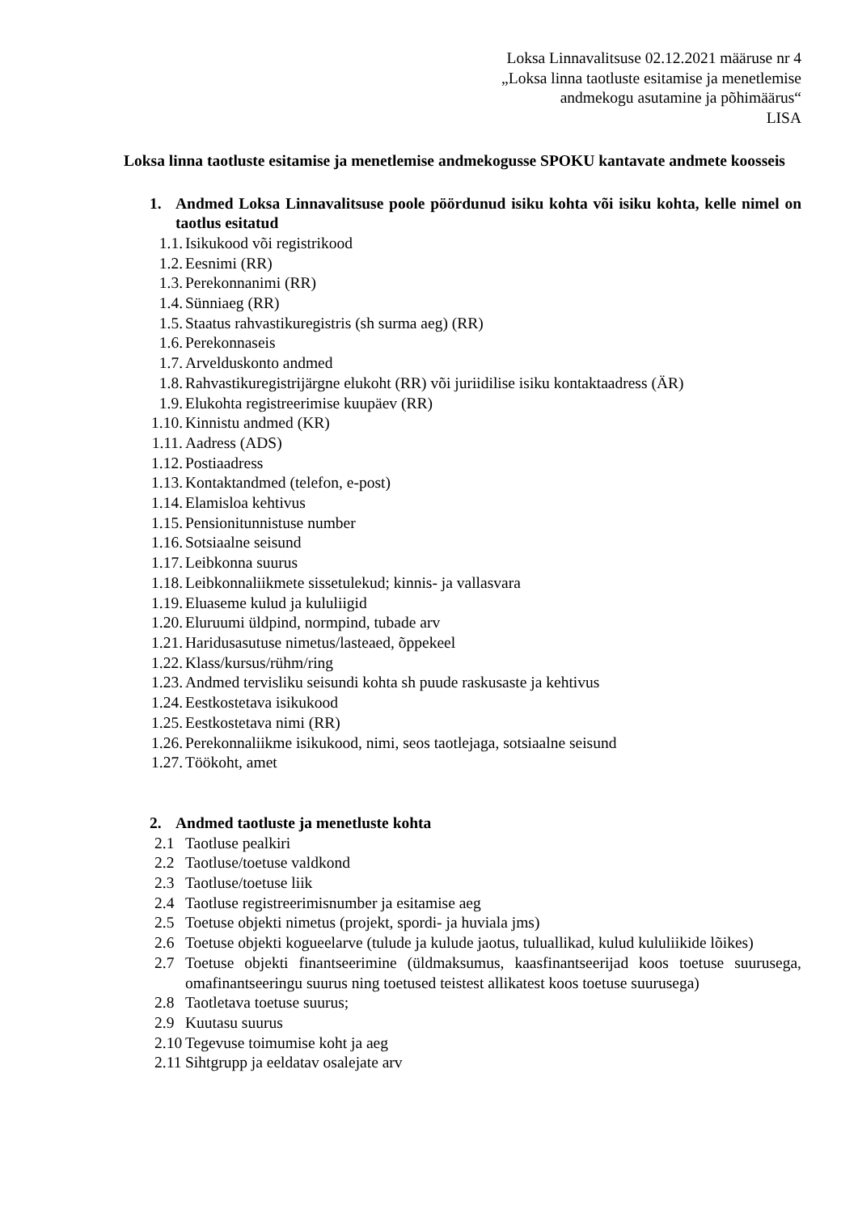Loksa Linnavalitsuse 02.12.2021 määruse nr 4
„Loksa linna taotluste esitamise ja menetlemise
andmekogu asutamine ja põhimäärus“
LISA
Loksa linna taotluste esitamise ja menetlemise andmekogusse SPOKU kantavate andmete koosseis
1. Andmed Loksa Linnavalitsuse poole pöördunud isiku kohta või isiku kohta, kelle nimel on taotlus esitatud
1.1. Isikukood või registrikood
1.2. Eesnimi (RR)
1.3. Perekonnanimi (RR)
1.4. Sünniaeg (RR)
1.5. Staatus rahvastikuregistris (sh surma aeg) (RR)
1.6. Perekonnaseis
1.7. Arvelduskonto andmed
1.8. Rahvastikuregistrijärgne elukoht (RR) või juriidilise isiku kontaktaadress (ÄR)
1.9. Elukohta registreerimise kuupäev (RR)
1.10. Kinnistu andmed (KR)
1.11. Aadress (ADS)
1.12. Postiaadress
1.13. Kontaktandmed (telefon, e-post)
1.14. Elamisloa kehtivus
1.15. Pensionitunnistuse number
1.16. Sotsiaalne seisund
1.17. Leibkonna suurus
1.18. Leibkonnaliikmete sissetulekud; kinnis- ja vallasvara
1.19. Eluaseme kulud ja kululiigid
1.20. Eluruumi üldpind, normpind, tubade arv
1.21. Haridusasutuse nimetus/lasteaed, õppekeel
1.22. Klass/kursus/rühm/ring
1.23. Andmed tervisliku seisundi kohta sh puude raskusaste ja kehtivus
1.24. Eestkostetava isikukood
1.25. Eestkostetava nimi (RR)
1.26. Perekonnaliikme isikukood, nimi, seos taotlejaga, sotsiaalne seisund
1.27. Töökoht, amet
2. Andmed taotluste ja menetluste kohta
2.1 Taotluse pealkiri
2.2 Taotluse/toetuse valdkond
2.3 Taotluse/toetuse liik
2.4 Taotluse registreerimisnumber ja esitamise aeg
2.5 Toetuse objekti nimetus (projekt, spordi- ja huviala jms)
2.6 Toetuse objekti kogueelarve (tulude ja kulude jaotus, tuluallikad, kulud kululiikide lõikes)
2.7 Toetuse objekti finantseerimine (üldmaksumus, kaasfinantseerijad koos toetuse suurusega, omafinantseeringu suurus ning toetused teistest allikatest koos toetuse suurusega)
2.8 Taotletava toetuse suurus;
2.9 Kuutasu suurus
2.10 Tegevuse toimumise koht ja aeg
2.11 Sihtgrupp ja eeldatav osalejate arv